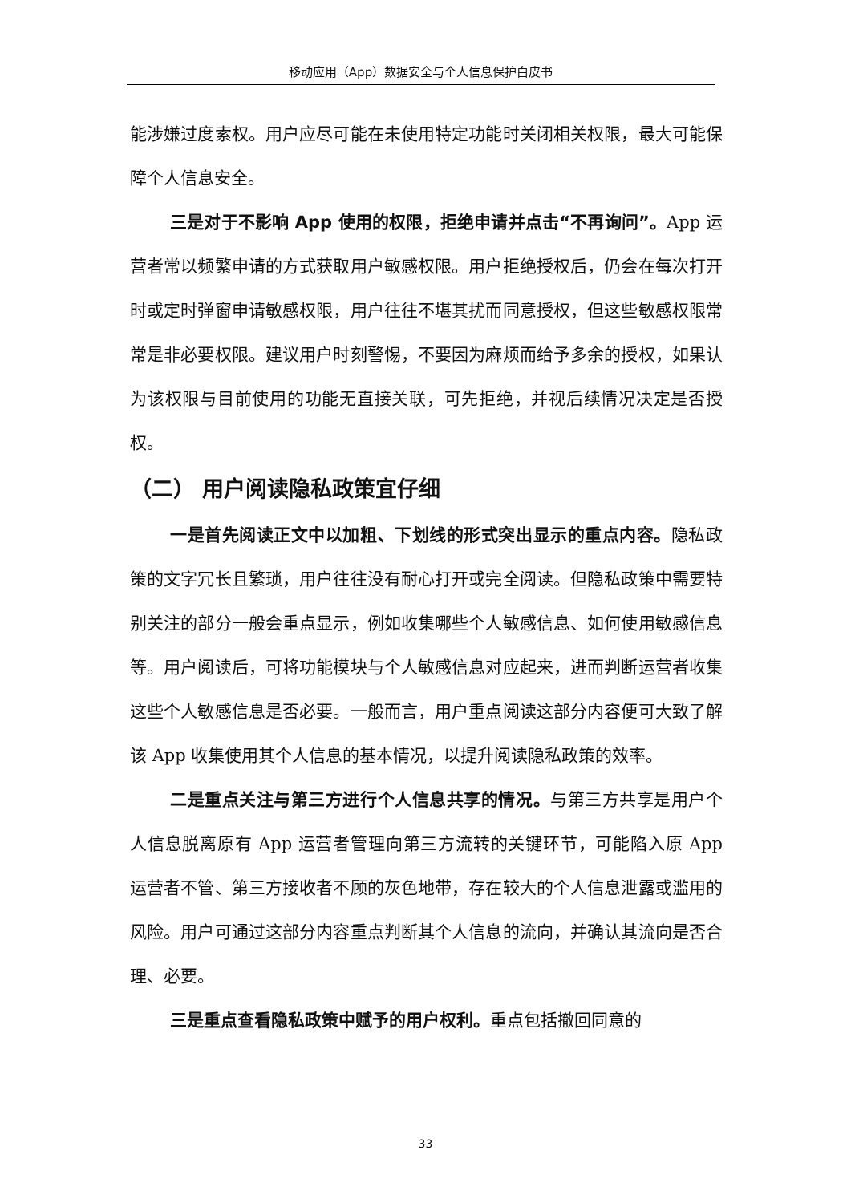移动应用（App）数据安全与个人信息保护白皮书
能涉嫌过度索权。用户应尽可能在未使用特定功能时关闭相关权限，最大可能保障个人信息安全。
三是对于不影响 App 使用的权限，拒绝申请并点击“不再询问”。App 运营者常以频繁申请的方式获取用户敏感权限。用户拒绝授权后，仍会在每次打开时或定时弹窗申请敏感权限，用户往往不堪其扰而同意授权，但这些敏感权限常常是非必要权限。建议用户时刻警惕，不要因为麻烦而给予多余的授权，如果认为该权限与目前使用的功能无直接关联，可先拒绝，并视后续情况决定是否授权。
（二） 用户阅读隐私政策宜仔细
一是首先阅读正文中以加粗、下划线的形式突出显示的重点内容。隐私政策的文字冗长且繁琐，用户往往没有耐心打开或完全阅读。但隐私政策中需要特别关注的部分一般会重点显示，例如收集哪些个人敏感信息、如何使用敏感信息等。用户阅读后，可将功能模块与个人敏感信息对应起来，进而判断运营者收集这些个人敏感信息是否必要。一般而言，用户重点阅读这部分内容便可大致了解该 App 收集使用其个人信息的基本情况，以提升阅读隐私政策的效率。
二是重点关注与第三方进行个人信息共享的情况。与第三方共享是用户个人信息脱离原有 App 运营者管理向第三方流转的关键环节，可能陷入原 App 运营者不管、第三方接收者不顾的灰色地带，存在较大的个人信息泄露或滥用的风险。用户可通过这部分内容重点判断其个人信息的流向，并确认其流向是否合理、必要。
三是重点查看隐私政策中赋予的用户权利。重点包括撤回同意的
33